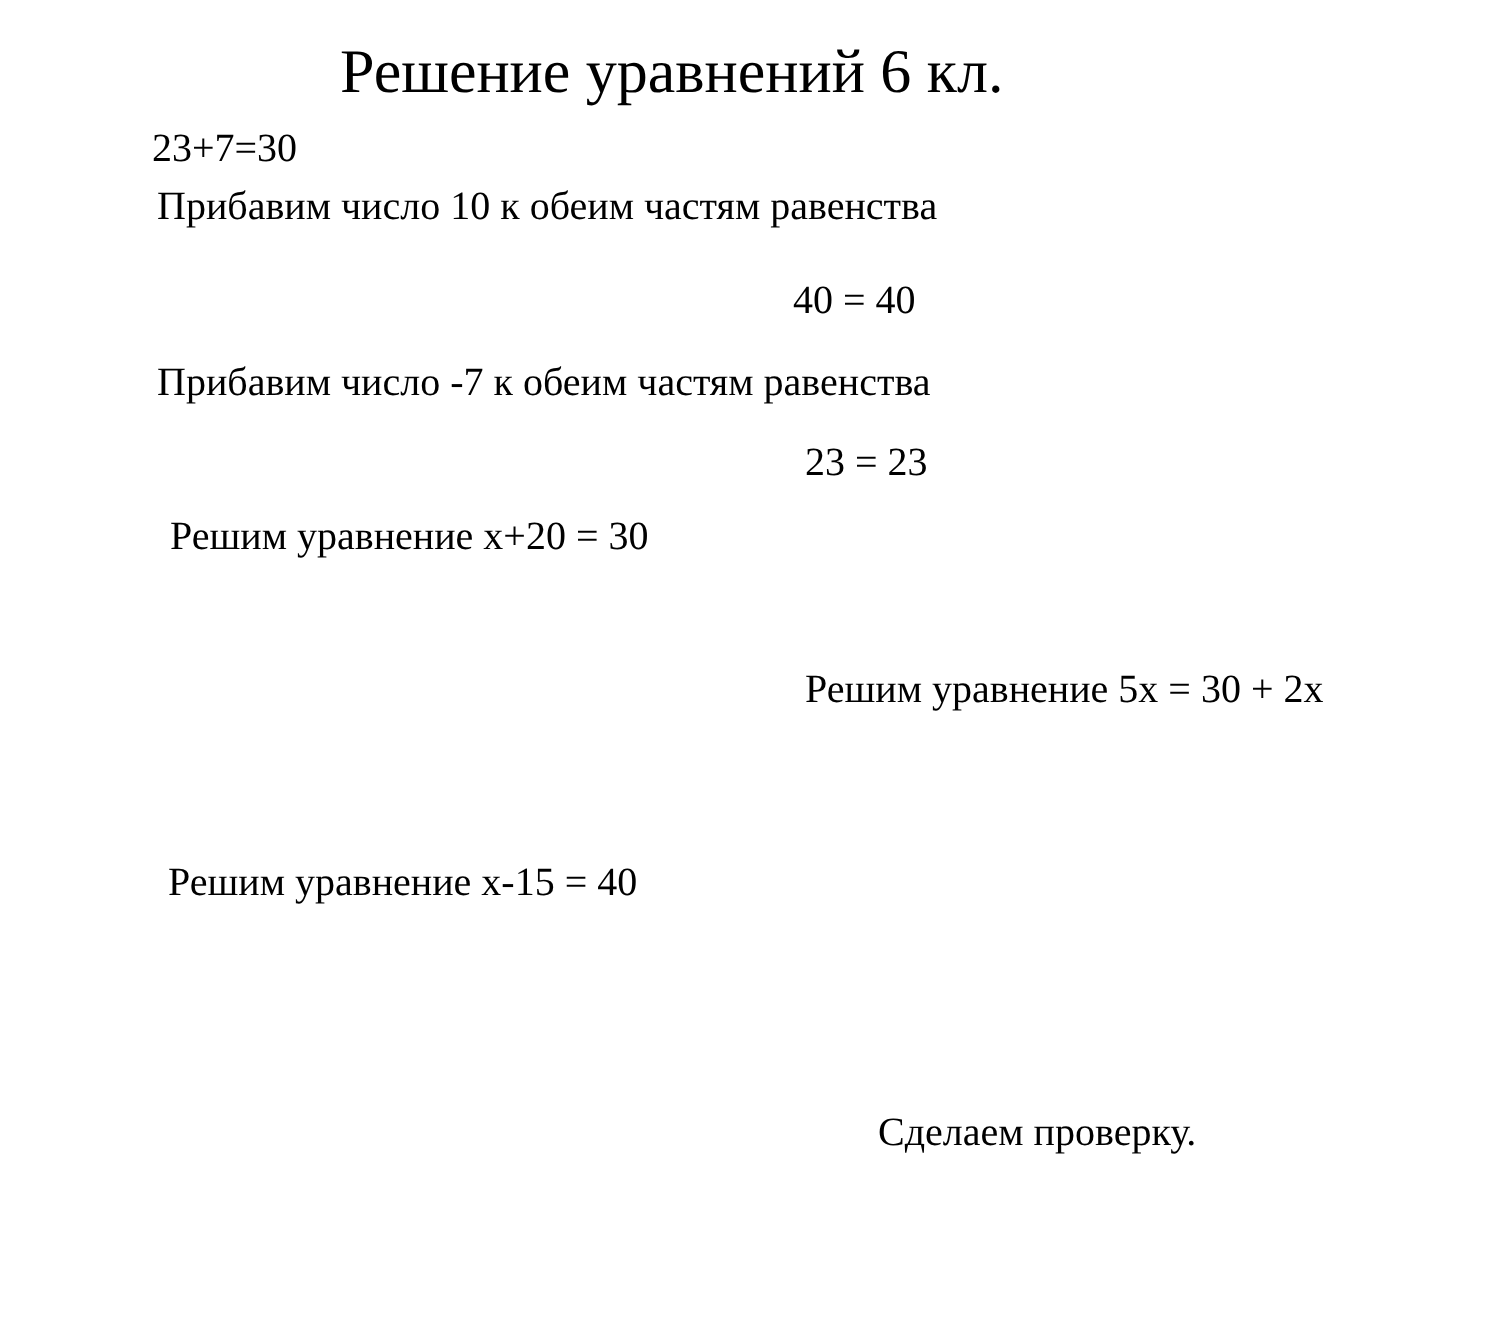Решение уравнений 6 кл.
23+7=30
Прибавим число 10 к обеим частям равенства
40 = 40
Прибавим число -7 к обеим частям равенства
23 = 23
Решим уравнение х+20 = 30
Решим уравнение 5х = 30 + 2х
Решим уравнение х-15 = 40
Сделаем проверку.